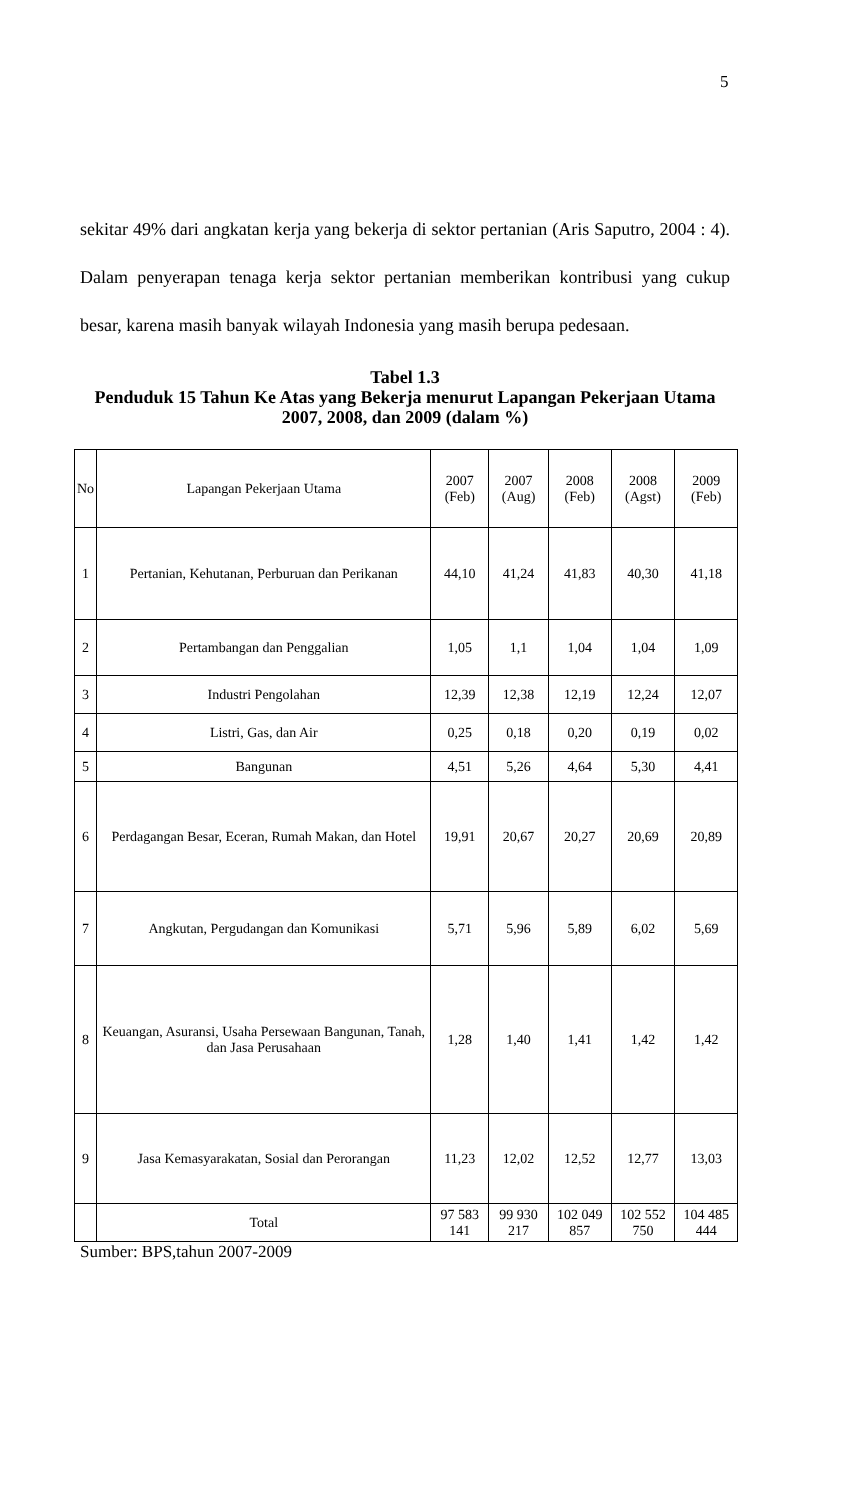5
sekitar 49% dari angkatan kerja yang bekerja di sektor pertanian (Aris Saputro, 2004 : 4). Dalam penyerapan tenaga kerja sektor pertanian memberikan kontribusi yang cukup besar, karena masih banyak wilayah Indonesia yang masih berupa pedesaan.
Tabel 1.3
Penduduk 15 Tahun Ke Atas yang Bekerja menurut Lapangan Pekerjaan Utama 2007, 2008, dan 2009 (dalam %)
| No | Lapangan Pekerjaan Utama | 2007 (Feb) | 2007 (Aug) | 2008 (Feb) | 2008 (Agst) | 2009 (Feb) |
| --- | --- | --- | --- | --- | --- | --- |
| 1 | Pertanian, Kehutanan, Perburuan dan Perikanan | 44,10 | 41,24 | 41,83 | 40,30 | 41,18 |
| 2 | Pertambangan dan Penggalian | 1,05 | 1,1 | 1,04 | 1,04 | 1,09 |
| 3 | Industri Pengolahan | 12,39 | 12,38 | 12,19 | 12,24 | 12,07 |
| 4 | Listri, Gas, dan Air | 0,25 | 0,18 | 0,20 | 0,19 | 0,02 |
| 5 | Bangunan | 4,51 | 5,26 | 4,64 | 5,30 | 4,41 |
| 6 | Perdagangan Besar, Eceran, Rumah Makan, dan Hotel | 19,91 | 20,67 | 20,27 | 20,69 | 20,89 |
| 7 | Angkutan, Pergudangan dan Komunikasi | 5,71 | 5,96 | 5,89 | 6,02 | 5,69 |
| 8 | Keuangan, Asuransi, Usaha Persewaan Bangunan, Tanah, dan Jasa Perusahaan | 1,28 | 1,40 | 1,41 | 1,42 | 1,42 |
| 9 | Jasa Kemasyarakatan, Sosial dan Perorangan | 11,23 | 12,02 | 12,52 | 12,77 | 13,03 |
| | Total | 97 583 141 | 99 930 217 | 102 049 857 | 102 552 750 | 104 485 444 |
Sumber: BPS,tahun 2007-2009